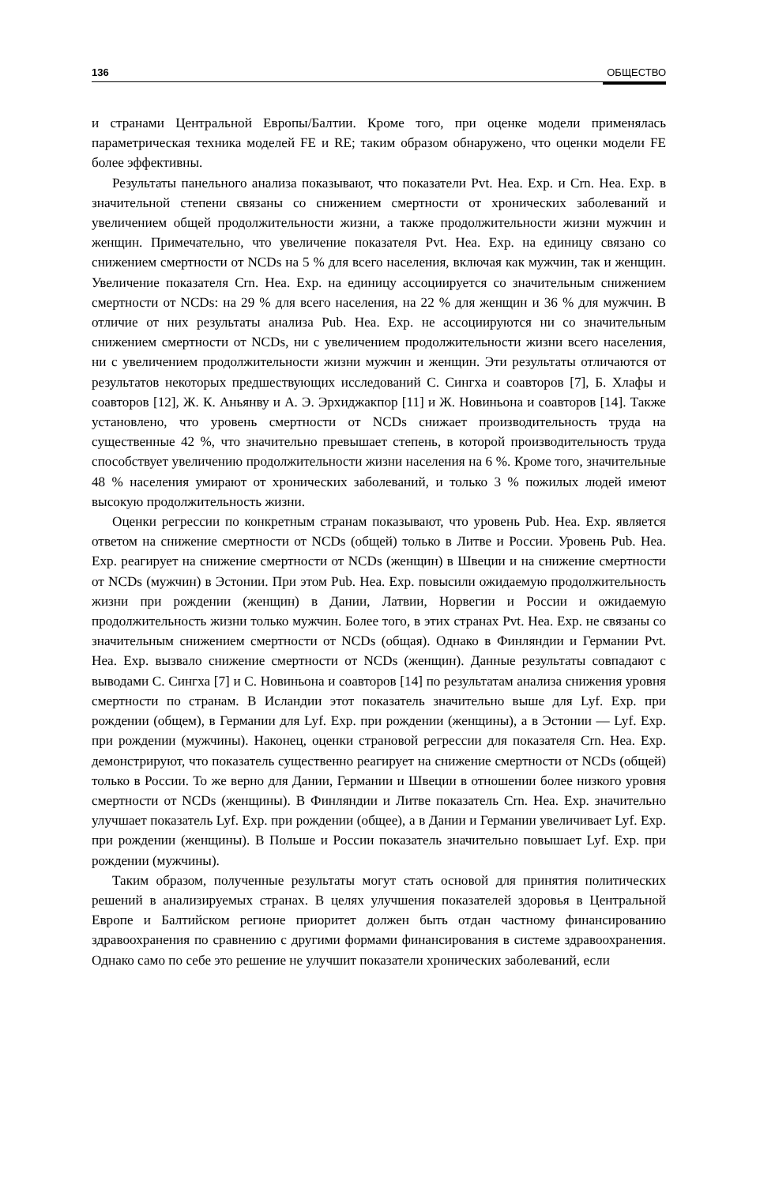136 ОБЩЕСТВО
и странами Центральной Европы/Балтии. Кроме того, при оценке модели применялась параметрическая техника моделей FE и RE; таким образом обнаружено, что оценки модели FE более эффективны.
Результаты панельного анализа показывают, что показатели Pvt. Hea. Exp. и Crn. Hea. Exp. в значительной степени связаны со снижением смертности от хронических заболеваний и увеличением общей продолжительности жизни, а также продолжительности жизни мужчин и женщин. Примечательно, что увеличение показателя Pvt. Hea. Exp. на единицу связано со снижением смертности от NCDs на 5 % для всего населения, включая как мужчин, так и женщин. Увеличение показателя Crn. Hea. Exp. на единицу ассоциируется со значительным снижением смертности от NCDs: на 29 % для всего населения, на 22 % для женщин и 36 % для мужчин. В отличие от них результаты анализа Pub. Hea. Exp. не ассоциируются ни со значительным снижением смертности от NCDs, ни с увеличением продолжительности жизни всего населения, ни с увеличением продолжительности жизни мужчин и женщин. Эти результаты отличаются от результатов некоторых предшествующих исследований С. Сингха и соавторов [7], Б. Хлафы и соавторов [12], Ж. К. Аньянву и А. Э. Эрхиджакпор [11] и Ж. Новиньона и соавторов [14]. Также установлено, что уровень смертности от NCDs снижает производительность труда на существенные 42 %, что значительно превышает степень, в которой производительность труда способствует увеличению продолжительности жизни населения на 6 %. Кроме того, значительные 48 % населения умирают от хронических заболеваний, и только 3 % пожилых людей имеют высокую продолжительность жизни.
Оценки регрессии по конкретным странам показывают, что уровень Pub. Hea. Exp. является ответом на снижение смертности от NCDs (общей) только в Литве и России. Уровень Pub. Hea. Exp. реагирует на снижение смертности от NCDs (женщин) в Швеции и на снижение смертности от NCDs (мужчин) в Эстонии. При этом Pub. Hea. Exp. повысили ожидаемую продолжительность жизни при рождении (женщин) в Дании, Латвии, Норвегии и России и ожидаемую продолжительность жизни только мужчин. Более того, в этих странах Pvt. Hea. Exp. не связаны со значительным снижением смертности от NCDs (общая). Однако в Финляндии и Германии Pvt. Hea. Exp. вызвало снижение смертности от NCDs (женщин). Данные результаты совпадают с выводами С. Сингха [7] и С. Новиньона и соавторов [14] по результатам анализа снижения уровня смертности по странам. В Исландии этот показатель значительно выше для Lyf. Exp. при рождении (общем), в Германии для Lyf. Exp. при рождении (женщины), а в Эстонии — Lyf. Exp. при рождении (мужчины). Наконец, оценки страновой регрессии для показателя Crn. Hea. Exp. демонстрируют, что показатель существенно реагирует на снижение смертности от NCDs (общей) только в России. То же верно для Дании, Германии и Швеции в отношении более низкого уровня смертности от NCDs (женщины). В Финляндии и Литве показатель Crn. Hea. Exp. значительно улучшает показатель Lyf. Exp. при рождении (общее), а в Дании и Германии увеличивает Lyf. Exp. при рождении (женщины). В Польше и России показатель значительно повышает Lyf. Exp. при рождении (мужчины).
Таким образом, полученные результаты могут стать основой для принятия политических решений в анализируемых странах. В целях улучшения показателей здоровья в Центральной Европе и Балтийском регионе приоритет должен быть отдан частному финансированию здравоохранения по сравнению с другими формами финансирования в системе здравоохранения. Однако само по себе это решение не улучшит показатели хронических заболеваний, если